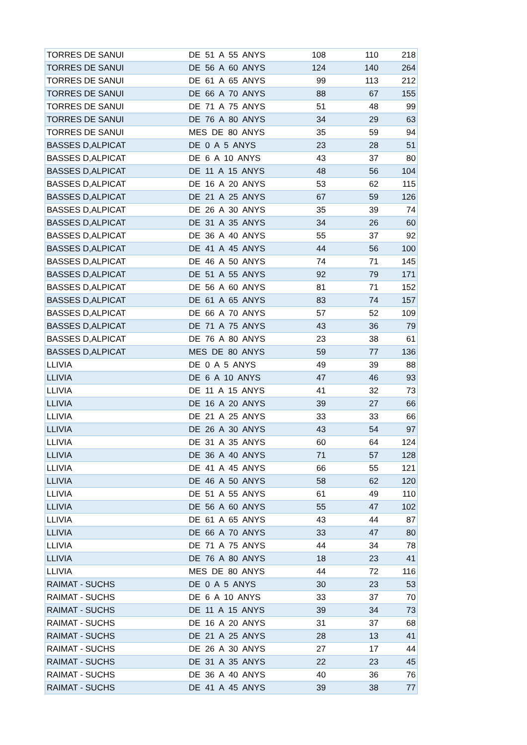| TORRES DE SANUI | DE 51 A 55 ANYS | 108 | 110 | 218 |
| TORRES DE SANUI | DE 56 A 60 ANYS | 124 | 140 | 264 |
| TORRES DE SANUI | DE 61 A 65 ANYS | 99 | 113 | 212 |
| TORRES DE SANUI | DE 66 A 70 ANYS | 88 | 67 | 155 |
| TORRES DE SANUI | DE 71 A 75 ANYS | 51 | 48 | 99 |
| TORRES DE SANUI | DE 76 A 80 ANYS | 34 | 29 | 63 |
| TORRES DE SANUI | MES DE 80 ANYS | 35 | 59 | 94 |
| BASSES D,ALPICAT | DE 0 A 5 ANYS | 23 | 28 | 51 |
| BASSES D,ALPICAT | DE 6 A 10 ANYS | 43 | 37 | 80 |
| BASSES D,ALPICAT | DE 11 A 15 ANYS | 48 | 56 | 104 |
| BASSES D,ALPICAT | DE 16 A 20 ANYS | 53 | 62 | 115 |
| BASSES D,ALPICAT | DE 21 A 25 ANYS | 67 | 59 | 126 |
| BASSES D,ALPICAT | DE 26 A 30 ANYS | 35 | 39 | 74 |
| BASSES D,ALPICAT | DE 31 A 35 ANYS | 34 | 26 | 60 |
| BASSES D,ALPICAT | DE 36 A 40 ANYS | 55 | 37 | 92 |
| BASSES D,ALPICAT | DE 41 A 45 ANYS | 44 | 56 | 100 |
| BASSES D,ALPICAT | DE 46 A 50 ANYS | 74 | 71 | 145 |
| BASSES D,ALPICAT | DE 51 A 55 ANYS | 92 | 79 | 171 |
| BASSES D,ALPICAT | DE 56 A 60 ANYS | 81 | 71 | 152 |
| BASSES D,ALPICAT | DE 61 A 65 ANYS | 83 | 74 | 157 |
| BASSES D,ALPICAT | DE 66 A 70 ANYS | 57 | 52 | 109 |
| BASSES D,ALPICAT | DE 71 A 75 ANYS | 43 | 36 | 79 |
| BASSES D,ALPICAT | DE 76 A 80 ANYS | 23 | 38 | 61 |
| BASSES D,ALPICAT | MES DE 80 ANYS | 59 | 77 | 136 |
| LLIVIA | DE 0 A 5 ANYS | 49 | 39 | 88 |
| LLIVIA | DE 6 A 10 ANYS | 47 | 46 | 93 |
| LLIVIA | DE 11 A 15 ANYS | 41 | 32 | 73 |
| LLIVIA | DE 16 A 20 ANYS | 39 | 27 | 66 |
| LLIVIA | DE 21 A 25 ANYS | 33 | 33 | 66 |
| LLIVIA | DE 26 A 30 ANYS | 43 | 54 | 97 |
| LLIVIA | DE 31 A 35 ANYS | 60 | 64 | 124 |
| LLIVIA | DE 36 A 40 ANYS | 71 | 57 | 128 |
| LLIVIA | DE 41 A 45 ANYS | 66 | 55 | 121 |
| LLIVIA | DE 46 A 50 ANYS | 58 | 62 | 120 |
| LLIVIA | DE 51 A 55 ANYS | 61 | 49 | 110 |
| LLIVIA | DE 56 A 60 ANYS | 55 | 47 | 102 |
| LLIVIA | DE 61 A 65 ANYS | 43 | 44 | 87 |
| LLIVIA | DE 66 A 70 ANYS | 33 | 47 | 80 |
| LLIVIA | DE 71 A 75 ANYS | 44 | 34 | 78 |
| LLIVIA | DE 76 A 80 ANYS | 18 | 23 | 41 |
| LLIVIA | MES DE 80 ANYS | 44 | 72 | 116 |
| RAIMAT - SUCHS | DE 0 A 5 ANYS | 30 | 23 | 53 |
| RAIMAT - SUCHS | DE 6 A 10 ANYS | 33 | 37 | 70 |
| RAIMAT - SUCHS | DE 11 A 15 ANYS | 39 | 34 | 73 |
| RAIMAT - SUCHS | DE 16 A 20 ANYS | 31 | 37 | 68 |
| RAIMAT - SUCHS | DE 21 A 25 ANYS | 28 | 13 | 41 |
| RAIMAT - SUCHS | DE 26 A 30 ANYS | 27 | 17 | 44 |
| RAIMAT - SUCHS | DE 31 A 35 ANYS | 22 | 23 | 45 |
| RAIMAT - SUCHS | DE 36 A 40 ANYS | 40 | 36 | 76 |
| RAIMAT - SUCHS | DE 41 A 45 ANYS | 39 | 38 | 77 |